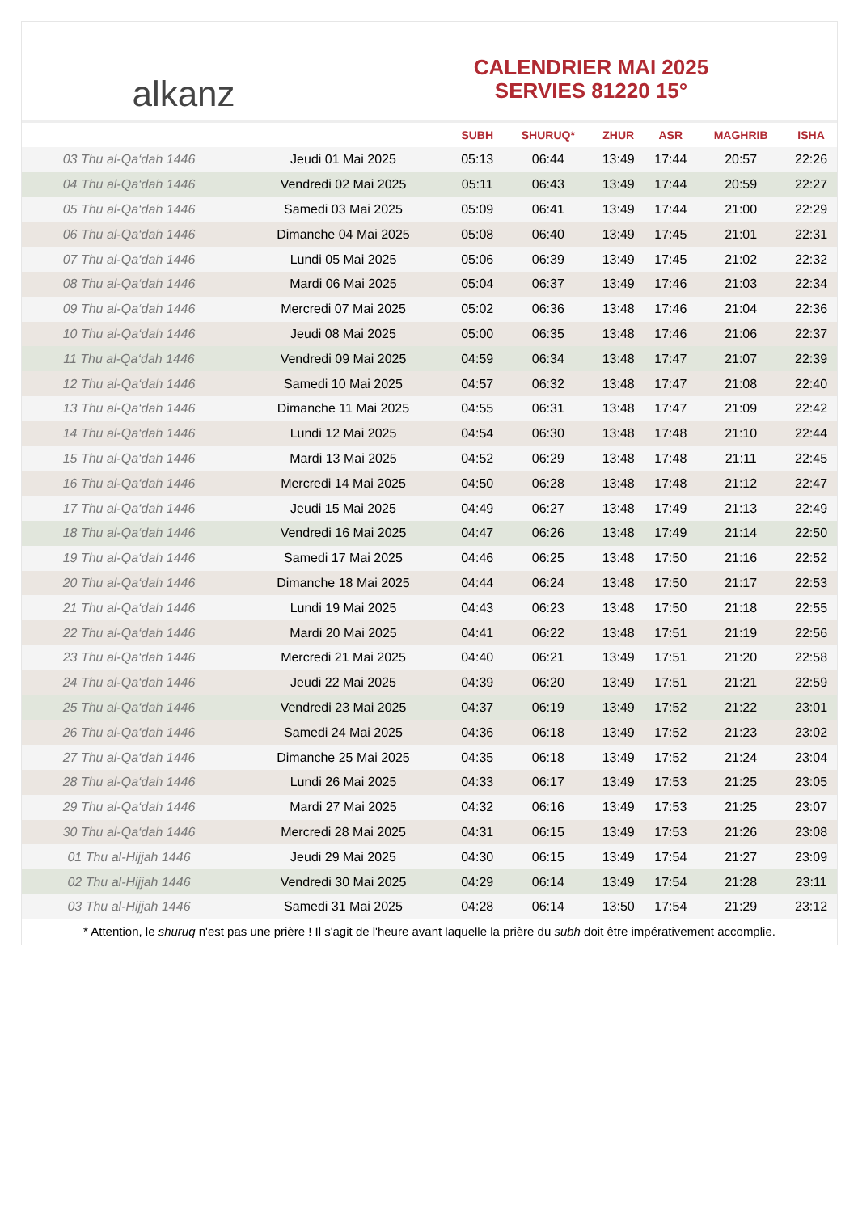alkanz
CALENDRIER MAI 2025
SERVIES 81220 15°
| | | SUBH | SHURUQ* | ZHUR | ASR | MAGHRIB | ISHA |
| --- | --- | --- | --- | --- | --- | --- | --- |
| 03 Thu al-Qa‘dah 1446 | Jeudi 01 Mai 2025 | 05:13 | 06:44 | 13:49 | 17:44 | 20:57 | 22:26 |
| 04 Thu al-Qa‘dah 1446 | Vendredi 02 Mai 2025 | 05:11 | 06:43 | 13:49 | 17:44 | 20:59 | 22:27 |
| 05 Thu al-Qa‘dah 1446 | Samedi 03 Mai 2025 | 05:09 | 06:41 | 13:49 | 17:44 | 21:00 | 22:29 |
| 06 Thu al-Qa‘dah 1446 | Dimanche 04 Mai 2025 | 05:08 | 06:40 | 13:49 | 17:45 | 21:01 | 22:31 |
| 07 Thu al-Qa‘dah 1446 | Lundi 05 Mai 2025 | 05:06 | 06:39 | 13:49 | 17:45 | 21:02 | 22:32 |
| 08 Thu al-Qa‘dah 1446 | Mardi 06 Mai 2025 | 05:04 | 06:37 | 13:49 | 17:46 | 21:03 | 22:34 |
| 09 Thu al-Qa‘dah 1446 | Mercredi 07 Mai 2025 | 05:02 | 06:36 | 13:48 | 17:46 | 21:04 | 22:36 |
| 10 Thu al-Qa‘dah 1446 | Jeudi 08 Mai 2025 | 05:00 | 06:35 | 13:48 | 17:46 | 21:06 | 22:37 |
| 11 Thu al-Qa‘dah 1446 | Vendredi 09 Mai 2025 | 04:59 | 06:34 | 13:48 | 17:47 | 21:07 | 22:39 |
| 12 Thu al-Qa‘dah 1446 | Samedi 10 Mai 2025 | 04:57 | 06:32 | 13:48 | 17:47 | 21:08 | 22:40 |
| 13 Thu al-Qa‘dah 1446 | Dimanche 11 Mai 2025 | 04:55 | 06:31 | 13:48 | 17:47 | 21:09 | 22:42 |
| 14 Thu al-Qa‘dah 1446 | Lundi 12 Mai 2025 | 04:54 | 06:30 | 13:48 | 17:48 | 21:10 | 22:44 |
| 15 Thu al-Qa‘dah 1446 | Mardi 13 Mai 2025 | 04:52 | 06:29 | 13:48 | 17:48 | 21:11 | 22:45 |
| 16 Thu al-Qa‘dah 1446 | Mercredi 14 Mai 2025 | 04:50 | 06:28 | 13:48 | 17:48 | 21:12 | 22:47 |
| 17 Thu al-Qa‘dah 1446 | Jeudi 15 Mai 2025 | 04:49 | 06:27 | 13:48 | 17:49 | 21:13 | 22:49 |
| 18 Thu al-Qa‘dah 1446 | Vendredi 16 Mai 2025 | 04:47 | 06:26 | 13:48 | 17:49 | 21:14 | 22:50 |
| 19 Thu al-Qa‘dah 1446 | Samedi 17 Mai 2025 | 04:46 | 06:25 | 13:48 | 17:50 | 21:16 | 22:52 |
| 20 Thu al-Qa‘dah 1446 | Dimanche 18 Mai 2025 | 04:44 | 06:24 | 13:48 | 17:50 | 21:17 | 22:53 |
| 21 Thu al-Qa‘dah 1446 | Lundi 19 Mai 2025 | 04:43 | 06:23 | 13:48 | 17:50 | 21:18 | 22:55 |
| 22 Thu al-Qa‘dah 1446 | Mardi 20 Mai 2025 | 04:41 | 06:22 | 13:48 | 17:51 | 21:19 | 22:56 |
| 23 Thu al-Qa‘dah 1446 | Mercredi 21 Mai 2025 | 04:40 | 06:21 | 13:49 | 17:51 | 21:20 | 22:58 |
| 24 Thu al-Qa‘dah 1446 | Jeudi 22 Mai 2025 | 04:39 | 06:20 | 13:49 | 17:51 | 21:21 | 22:59 |
| 25 Thu al-Qa‘dah 1446 | Vendredi 23 Mai 2025 | 04:37 | 06:19 | 13:49 | 17:52 | 21:22 | 23:01 |
| 26 Thu al-Qa‘dah 1446 | Samedi 24 Mai 2025 | 04:36 | 06:18 | 13:49 | 17:52 | 21:23 | 23:02 |
| 27 Thu al-Qa‘dah 1446 | Dimanche 25 Mai 2025 | 04:35 | 06:18 | 13:49 | 17:52 | 21:24 | 23:04 |
| 28 Thu al-Qa‘dah 1446 | Lundi 26 Mai 2025 | 04:33 | 06:17 | 13:49 | 17:53 | 21:25 | 23:05 |
| 29 Thu al-Qa‘dah 1446 | Mardi 27 Mai 2025 | 04:32 | 06:16 | 13:49 | 17:53 | 21:25 | 23:07 |
| 30 Thu al-Qa‘dah 1446 | Mercredi 28 Mai 2025 | 04:31 | 06:15 | 13:49 | 17:53 | 21:26 | 23:08 |
| 01 Thu al-Hijjah 1446 | Jeudi 29 Mai 2025 | 04:30 | 06:15 | 13:49 | 17:54 | 21:27 | 23:09 |
| 02 Thu al-Hijjah 1446 | Vendredi 30 Mai 2025 | 04:29 | 06:14 | 13:49 | 17:54 | 21:28 | 23:11 |
| 03 Thu al-Hijjah 1446 | Samedi 31 Mai 2025 | 04:28 | 06:14 | 13:50 | 17:54 | 21:29 | 23:12 |
* Attention, le shuruq n'est pas une prière ! Il s'agit de l'heure avant laquelle la prière du subh doit être impérativement accomplie.